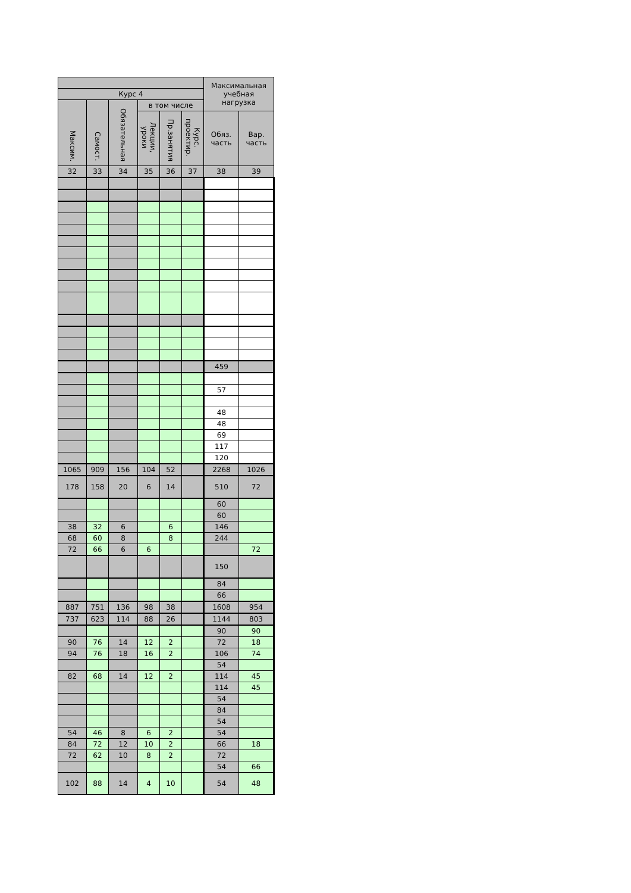| | | | | | | Максимальная учебная нагрузка | |
| --- | --- | --- | --- | --- | --- | --- | --- |
| Курс 4 | | | | | | | |
| Максим. | Самост. | Обязательная | в том числе | | | | |
| | | | Лекции, уроки | Пр.занятия | Курс. проектир. | Обяз. часть | Вар. часть |
| 32 | 33 | 34 | 35 | 36 | 37 | 38 | 39 |
| | | | | | | 459 | |
| | | | | | | 57 | |
| | | | | | | 48 | |
| | | | | | | 48 | |
| | | | | | | 69 | |
| | | | | | | 117 | |
| | | | | | | 120 | |
| 1065 | 909 | 156 | 104 | 52 | | 2268 | 1026 |
| 178 | 158 | 20 | 6 | 14 | | 510 | 72 |
| | | | | | | 60 | |
| | | | | | | 60 | |
| 38 | 32 | 6 | | 6 | | 146 | |
| 68 | 60 | 8 | | 8 | | 244 | |
| 72 | 66 | 6 | 6 | | | | 72 |
| | | | | | | 150 | |
| | | | | | | 84 | |
| | | | | | | 66 | |
| 887 | 751 | 136 | 98 | 38 | | 1608 | 954 |
| 737 | 623 | 114 | 88 | 26 | | 1144 | 803 |
| | | | | | | 90 | 90 |
| 90 | 76 | 14 | 12 | 2 | | 72 | 18 |
| 94 | 76 | 18 | 16 | 2 | | 106 | 74 |
| | | | | | | 54 | |
| 82 | 68 | 14 | 12 | 2 | | 114 | 45 |
| | | | | | | 114 | 45 |
| | | | | | | 54 | |
| | | | | | | 84 | |
| | | | | | | 54 | |
| 54 | 46 | 8 | 6 | 2 | | 54 | |
| 84 | 72 | 12 | 10 | 2 | | 66 | 18 |
| 72 | 62 | 10 | 8 | 2 | | 72 | |
| | | | | | | 54 | 66 |
| 102 | 88 | 14 | 4 | 10 | | 54 | 48 |